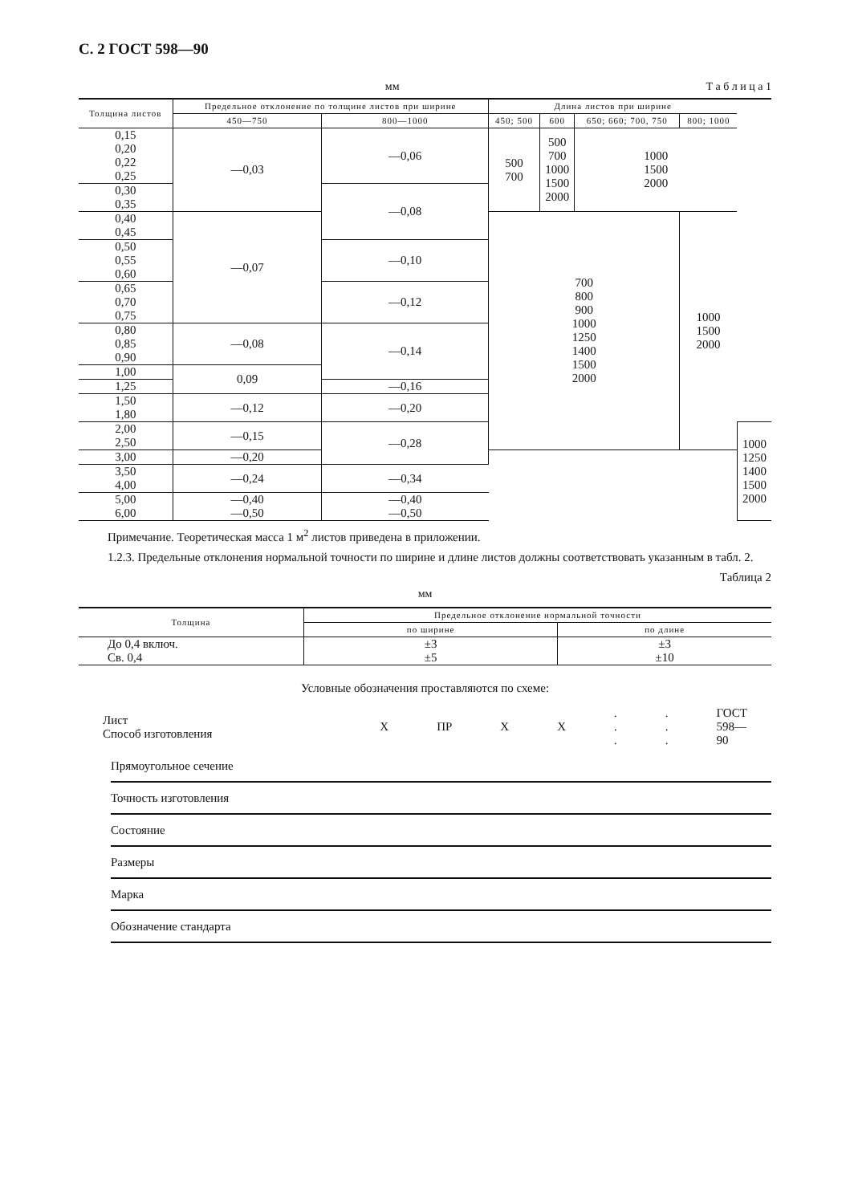С. 2 ГОСТ 598—90
мм Т а б л и ц а 1
| Толщина листов | Предельное отклонение по толщине листов при ширине | | Длина листов при ширине | | | | |
| --- | --- | --- | --- | --- | --- | --- | --- |
| | 450—750 | 800—1000 | 450; 500 | 600 | 650; 660; 700, 750 | 800; 1000 | |
| 0,15 0,20 0,22 0,25 | —0,03 | —0,06 | 500 700 | 500 700 1000 1500 2000 | 1000 1500 2000 | | |
| 0,30 0,35 | | —0,08 | | | | | |
| 0,40 0,45 | —0,07 | | 700 800 900 1000 1250 1400 1500 2000 | | | 1000 1500 2000 | |
| 0,50 0,55 0,60 | | —0,10 | | | | | |
| 0,65 0,70 0,75 | | —0,12 | | | | | |
| 0,80 0,85 0,90 | —0,08 | —0,14 | | | | | |
| 1,00 | 0,09 | | | | | | |
| 1,25 | | —0,16 | | | | | |
| 1,50 1,80 | —0,12 | —0,20 | | | | | |
| 2,00 2,50 | —0,15 | —0,28 | | | | | 1000 1250 1400 1500 2000 |
| 3,00 | —0,20 | | | | | | |
| 3,50 4,00 | —0,24 | —0,34 | | | | | |
| 5,00 6,00 | —0,40 —0,50 | —0,40 —0,50 | | | | | |
Примечание. Теоретическая масса 1 м<sup>2</sup> листов приведена в приложении.
1.2.3. Предельные отклонения нормальной точности по ширине и длине листов должны соответствовать указанным в табл. 2.
Таблица 2
мм
| Толщина | Предельное отклонение нормальной точности | |
| --- | --- | --- |
| | по ширине | по длине |
| До 0,4 включ. Св. 0,4 | ±3 ±5 | ±3 ±10 |
Условные обозначения проставляются по схеме:
| Лист Способ изготовления | Х | ПР | Х | Х | . . . | . . . | ГОСТ 598—90 |
Прямоугольное сечение
Точность изготовления
Состояние
Размеры
Марка
Обозначение стандарта